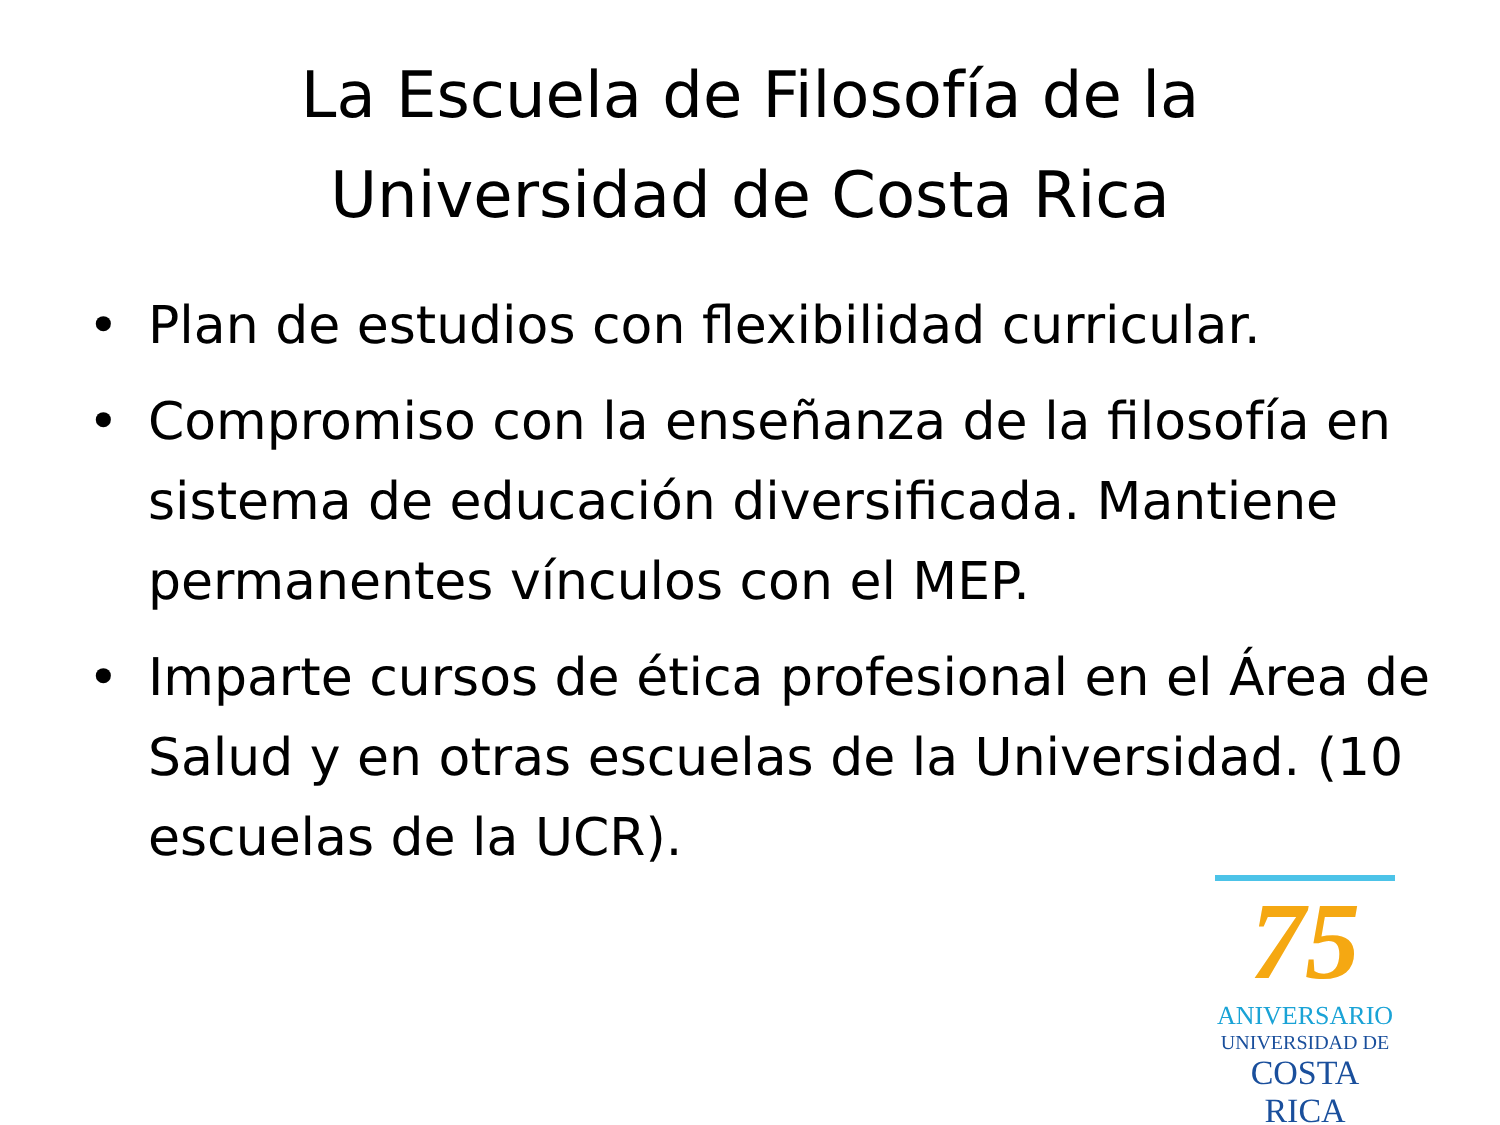La Escuela de Filosofía de la
Universidad de Costa Rica
• Plan de estudios con flexibilidad curricular.
• Compromiso con la enseñanza de la filosofía en sistema de educación diversificada. Mantiene permanentes vínculos con el MEP.
• Imparte cursos de ética profesional en el Área de Salud y en otras escuelas de la Universidad. (10 escuelas de la UCR).
75
ANIVERSARIO
UNIVERSIDAD DE
COSTA RICA